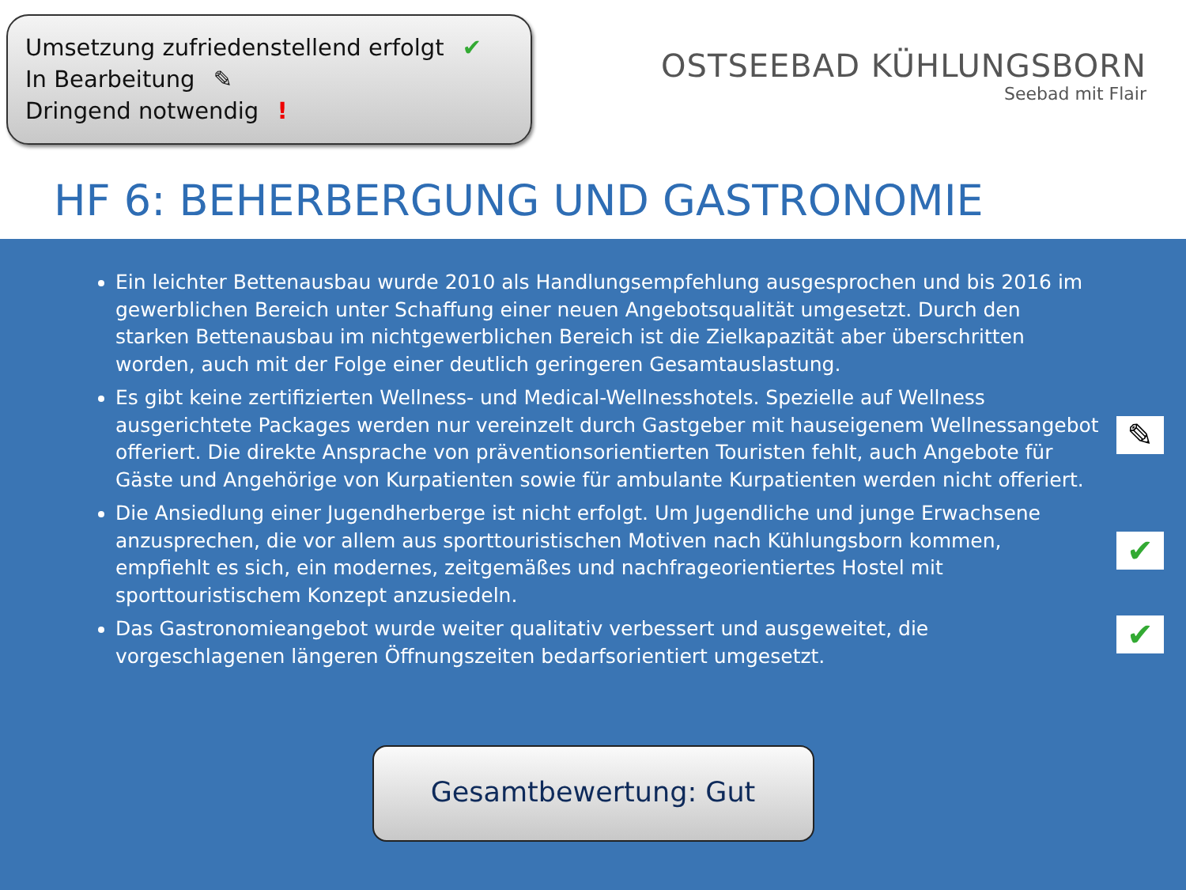Umsetzung zufriedenstellend erfolgt ✔
In Bearbeitung ✎
Dringend notwendig !
OSTSEEBAD KÜHLUNGSBORN
Seebad mit Flair
HF 6: BEHERBERGUNG UND GASTRONOMIE
Ein leichter Bettenausbau wurde 2010 als Handlungsempfehlung ausgesprochen und bis 2016 im gewerblichen Bereich unter Schaffung einer neuen Angebotsqualität umgesetzt. Durch den starken Bettenausbau im nichtgewerblichen Bereich ist die Zielkapazität aber überschritten worden, auch mit der Folge einer deutlich geringeren Gesamtauslastung.
Es gibt keine zertifizierten Wellness- und Medical-Wellnesshotels. Spezielle auf Wellness ausgerichtete Packages werden nur vereinzelt durch Gastgeber mit hauseigenem Wellnessangebot offeriert. Die direkte Ansprache von präventionsorientierten Touristen fehlt, auch Angebote für Gäste und Angehörige von Kurpatienten sowie für ambulante Kurpatienten werden nicht offeriert.
✎
Die Ansiedlung einer Jugendherberge ist nicht erfolgt. Um Jugendliche und junge Erwachsene anzusprechen, die vor allem aus sporttouristischen Motiven nach Kühlungsborn kommen, empfiehlt es sich, ein modernes, zeitgemäßes und nachfrageorientiertes Hostel mit sporttouristischem Konzept anzusiedeln.
✔
Das Gastronomieangebot wurde weiter qualitativ verbessert und ausgeweitet, die vorgeschlagenen längeren Öffnungszeiten bedarfsorientiert umgesetzt. ✔
Gesamtbewertung: Gut